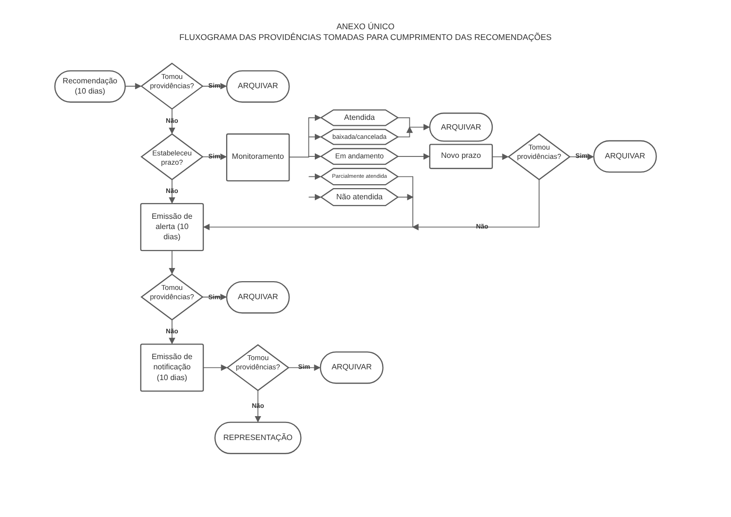ANEXO ÚNICO
FLUXOGRAMA DAS PROVIDÊNCIAS TOMADAS PARA CUMPRIMENTO DAS RECOMENDAÇÕES
Recomendação
(10 dias)
Tomou
providências?
Sim
ARQUIVAR
Não
Estabeleceu
prazo?
Sim
Monitoramento
Atendida
baixada/cancelada
Em andamento
Parcialmente atendida
Não atendida
ARQUIVAR
Novo prazo
Tomou
providências?
Sim
ARQUIVAR
Não
Emissão de
alerta (10
dias)
Não
Tomou
providências?
Sim
ARQUIVAR
Não
Emissão de
notificação
(10 dias)
Tomou
providências?
Sim
ARQUIVAR
Não
REPRESENTAÇÃO